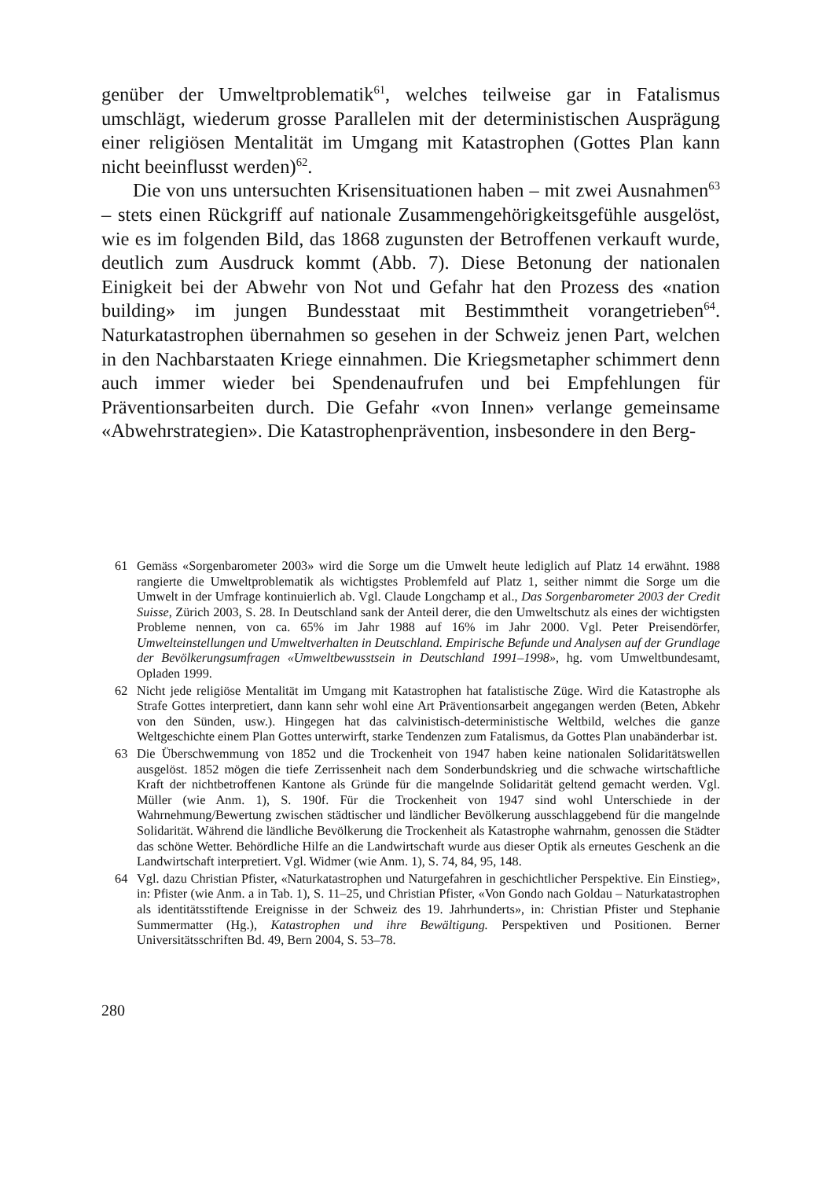genüber der Umweltproblematik<sup>61</sup>, welches teilweise gar in Fatalismus umschlägt, wiederum grosse Parallelen mit der deterministischen Ausprägung einer religiösen Mentalität im Umgang mit Katastrophen (Gottes Plan kann nicht beeinflusst werden)<sup>62</sup>.
Die von uns untersuchten Krisensituationen haben – mit zwei Ausnahmen<sup>63</sup> – stets einen Rückgriff auf nationale Zusammengehörigkeitsgefühle ausgelöst, wie es im folgenden Bild, das 1868 zugunsten der Betroffenen verkauft wurde, deutlich zum Ausdruck kommt (Abb. 7). Diese Betonung der nationalen Einigkeit bei der Abwehr von Not und Gefahr hat den Prozess des «nation building» im jungen Bundesstaat mit Bestimmtheit vorangetrieben<sup>64</sup>. Naturkatastrophen übernahmen so gesehen in der Schweiz jenen Part, welchen in den Nachbarstaaten Kriege einnahmen. Die Kriegsmetapher schimmert denn auch immer wieder bei Spendenaufrufen und bei Empfehlungen für Präventionsarbeiten durch. Die Gefahr «von Innen» verlange gemeinsame «Abwehrstrategien». Die Katastrophenprävention, insbesondere in den Berg-
61 Gemäss «Sorgenbarometer 2003» wird die Sorge um die Umwelt heute lediglich auf Platz 14 erwähnt. 1988 rangierte die Umweltproblematik als wichtigstes Problemfeld auf Platz 1, seither nimmt die Sorge um die Umwelt in der Umfrage kontinuierlich ab. Vgl. Claude Longchamp et al., Das Sorgenbarometer 2003 der Credit Suisse, Zürich 2003, S. 28. In Deutschland sank der Anteil derer, die den Umweltschutz als eines der wichtigsten Probleme nennen, von ca. 65% im Jahr 1988 auf 16% im Jahr 2000. Vgl. Peter Preisendörfer, Umwelteinstellungen und Umweltverhalten in Deutschland. Empirische Befunde und Analysen auf der Grundlage der Bevölkerungsumfragen «Umweltbewusstsein in Deutschland 1991–1998», hg. vom Umweltbundesamt, Opladen 1999.
62 Nicht jede religiöse Mentalität im Umgang mit Katastrophen hat fatalistische Züge. Wird die Katastrophe als Strafe Gottes interpretiert, dann kann sehr wohl eine Art Präventionsarbeit angegangen werden (Beten, Abkehr von den Sünden, usw.). Hingegen hat das calvinistisch-deterministische Weltbild, welches die ganze Weltgeschichte einem Plan Gottes unterwirft, starke Tendenzen zum Fatalismus, da Gottes Plan unabänderbar ist.
63 Die Überschwemmung von 1852 und die Trockenheit von 1947 haben keine nationalen Solidaritätswellen ausgelöst. 1852 mögen die tiefe Zerrissenheit nach dem Sonderbundskrieg und die schwache wirtschaftliche Kraft der nichtbetroffenen Kantone als Gründe für die mangelnde Solidarität geltend gemacht werden. Vgl. Müller (wie Anm. 1), S. 190f. Für die Trockenheit von 1947 sind wohl Unterschiede in der Wahrnehmung/Bewertung zwischen städtischer und ländlicher Bevölkerung ausschlaggebend für die mangelnde Solidarität. Während die ländliche Bevölkerung die Trockenheit als Katastrophe wahrnahm, genossen die Städter das schöne Wetter. Behördliche Hilfe an die Landwirtschaft wurde aus dieser Optik als erneutes Geschenk an die Landwirtschaft interpretiert. Vgl. Widmer (wie Anm. 1), S. 74, 84, 95, 148.
64 Vgl. dazu Christian Pfister, «Naturkatastrophen und Naturgefahren in geschichtlicher Perspektive. Ein Einstieg», in: Pfister (wie Anm. a in Tab. 1), S. 11–25, und Christian Pfister, «Von Gondo nach Goldau – Naturkatastrophen als identitätsstiftende Ereignisse in der Schweiz des 19. Jahrhunderts», in: Christian Pfister und Stephanie Summermatter (Hg.), Katastrophen und ihre Bewältigung. Perspektiven und Positionen. Berner Universitätsschriften Bd. 49, Bern 2004, S. 53–78.
280